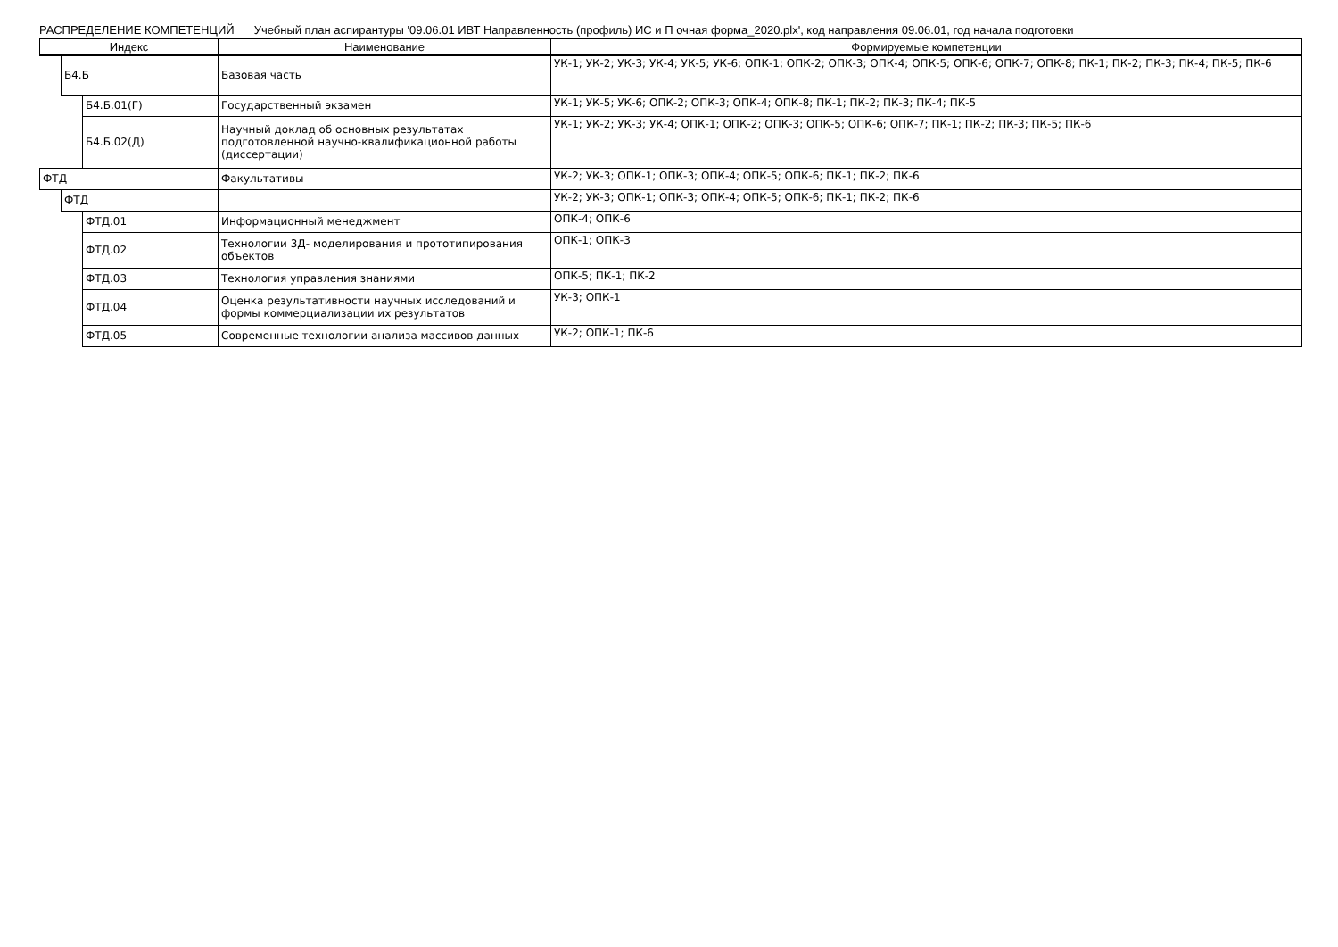РАСПРЕДЕЛЕНИЕ КОМПЕТЕНЦИЙ Учебный план аспирантуры '09.06.01 ИВТ Направленность (профиль) ИС и П очная форма_2020.plx', код направления 09.06.01, год начала подготовки
| Индекс | | | Наименование | Формируемые компетенции |
| --- | --- | --- | --- | --- |
| | Б4.Б | | Базовая часть | УК-1; УК-2; УК-3; УК-4; УК-5; УК-6; ОПК-1; ОПК-2; ОПК-3; ОПК-4; ОПК-5; ОПК-6; ОПК-7; ОПК-8; ПК-1; ПК-2; ПК-3; ПК-4; ПК-5; ПК-6 |
| | | Б4.Б.01(Г) | Государственный экзамен | УК-1; УК-5; УК-6; ОПК-2; ОПК-3; ОПК-4; ОПК-8; ПК-1; ПК-2; ПК-3; ПК-4; ПК-5 |
| | | Б4.Б.02(Д) | Научный доклад об основных результатах подготовленной научно-квалификационной работы (диссертации) | УК-1; УК-2; УК-3; УК-4; ОПК-1; ОПК-2; ОПК-3; ОПК-5; ОПК-6; ОПК-7; ПК-1; ПК-2; ПК-3; ПК-5; ПК-6 |
| ФТД | | | Факультативы | УК-2; УК-3; ОПК-1; ОПК-3; ОПК-4; ОПК-5; ОПК-6; ПК-1; ПК-2; ПК-6 |
| | ФТД | | | УК-2; УК-3; ОПК-1; ОПК-3; ОПК-4; ОПК-5; ОПК-6; ПК-1; ПК-2; ПК-6 |
| | | ФТД.01 | Информационный менеджмент | ОПК-4; ОПК-6 |
| | | ФТД.02 | Технологии 3Д- моделирования и прототипирования объектов | ОПК-1; ОПК-3 |
| | | ФТД.03 | Технология управления знаниями | ОПК-5; ПК-1; ПК-2 |
| | | ФТД.04 | Оценка результативности научных исследований и формы коммерциализации их результатов | УК-3; ОПК-1 |
| | | ФТД.05 | Современные технологии анализа массивов данных | УК-2; ОПК-1; ПК-6 |